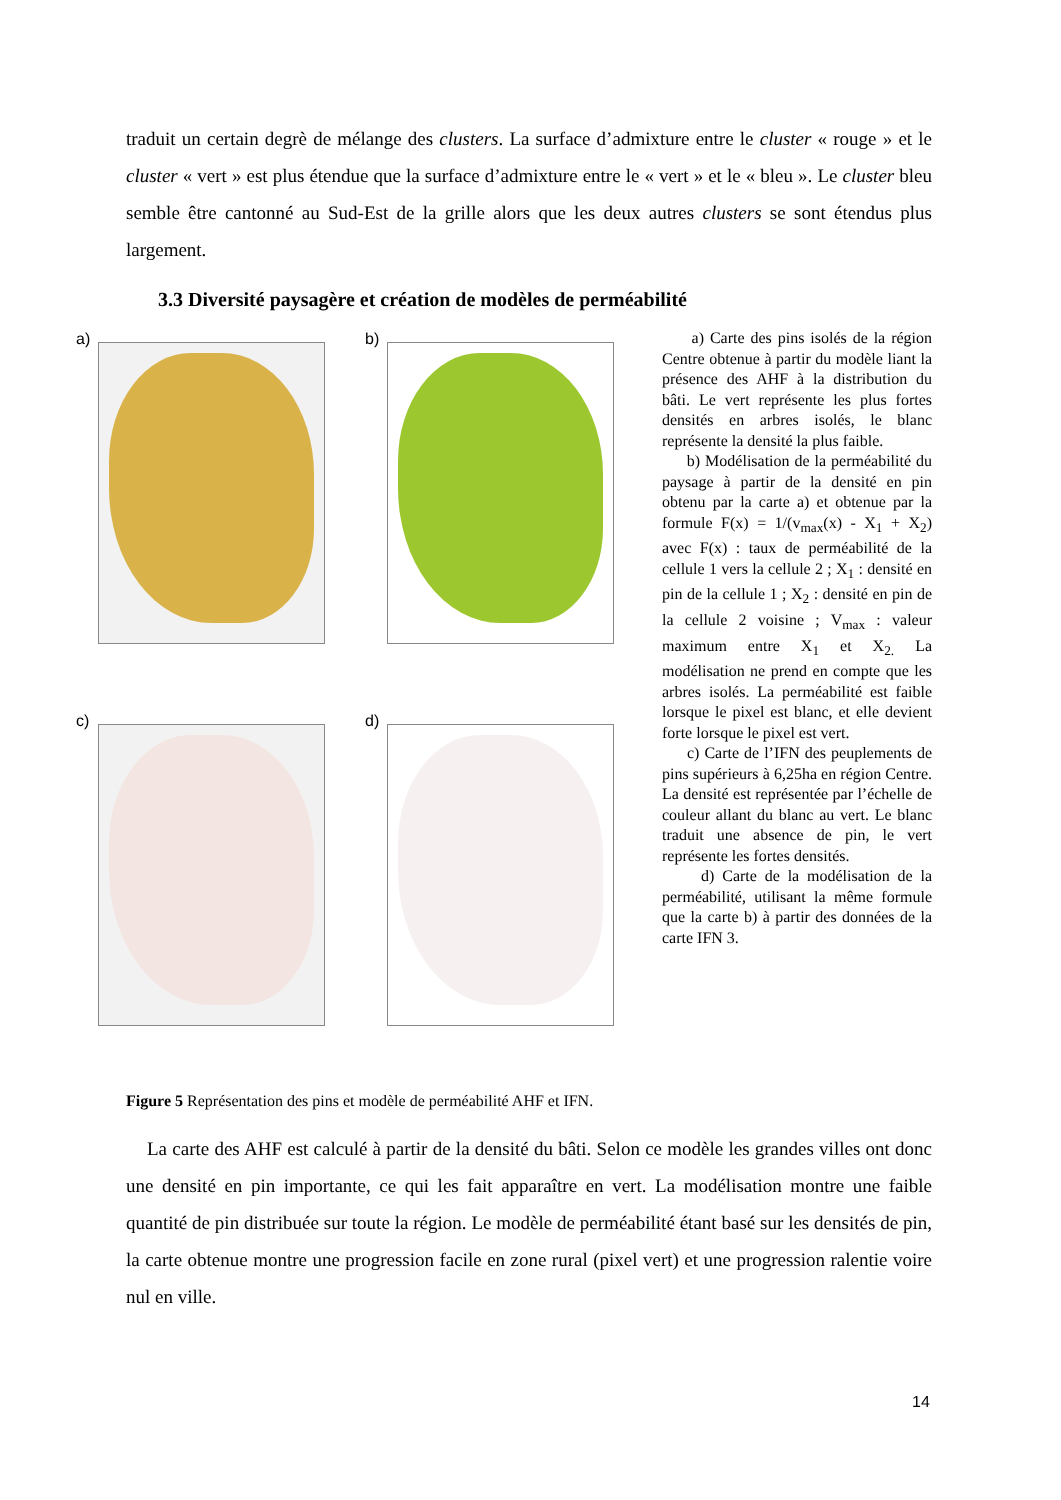traduit un certain degrè de mélange des clusters. La surface d’admixture entre le cluster « rouge » et le cluster « vert » est plus étendue que la surface d’admixture entre le « vert » et le « bleu ». Le cluster bleu semble être cantonné au Sud-Est de la grille alors que les deux autres clusters se sont étendus plus largement.
3.3 Diversité paysagère et création de modèles de perméabilité
a) b) c) d)
a) Carte des pins isolés de la région Centre obtenue à partir du modèle liant la présence des AHF à la distribution du bâti. Le vert représente les plus fortes densités en arbres isolés, le blanc représente la densité la plus faible.
b) Modélisation de la perméabilité du paysage à partir de la densité en pin obtenu par la carte a) et obtenue par la formule F(x) = 1/(v<sub>max</sub>(x) - X<sub>1</sub> + X<sub>2</sub>) avec F(x) : taux de perméabilité de la cellule 1 vers la cellule 2 ; X<sub>1</sub> : densité en pin de la cellule 1 ; X<sub>2</sub> : densité en pin de la cellule 2 voisine ; V<sub>max</sub> : valeur maximum entre X<sub>1</sub> et X<sub>2.</sub> La modélisation ne prend en compte que les arbres isolés. La perméabilité est faible lorsque le pixel est blanc, et elle devient forte lorsque le pixel est vert.
c) Carte de l’IFN des peuplements de pins supérieurs à 6,25ha en région Centre. La densité est représentée par l’échelle de couleur allant du blanc au vert. Le blanc traduit une absence de pin, le vert représente les fortes densités.
d) Carte de la modélisation de la perméabilité, utilisant la même formule que la carte b) à partir des données de la carte IFN 3.
Figure 5 Représentation des pins et modèle de perméabilité AHF et IFN.
La carte des AHF est calculé à partir de la densité du bâti. Selon ce modèle les grandes villes ont donc une densité en pin importante, ce qui les fait apparaître en vert. La modélisation montre une faible quantité de pin distribuée sur toute la région. Le modèle de perméabilité étant basé sur les densités de pin, la carte obtenue montre une progression facile en zone rural (pixel vert) et une progression ralentie voire nul en ville.
14